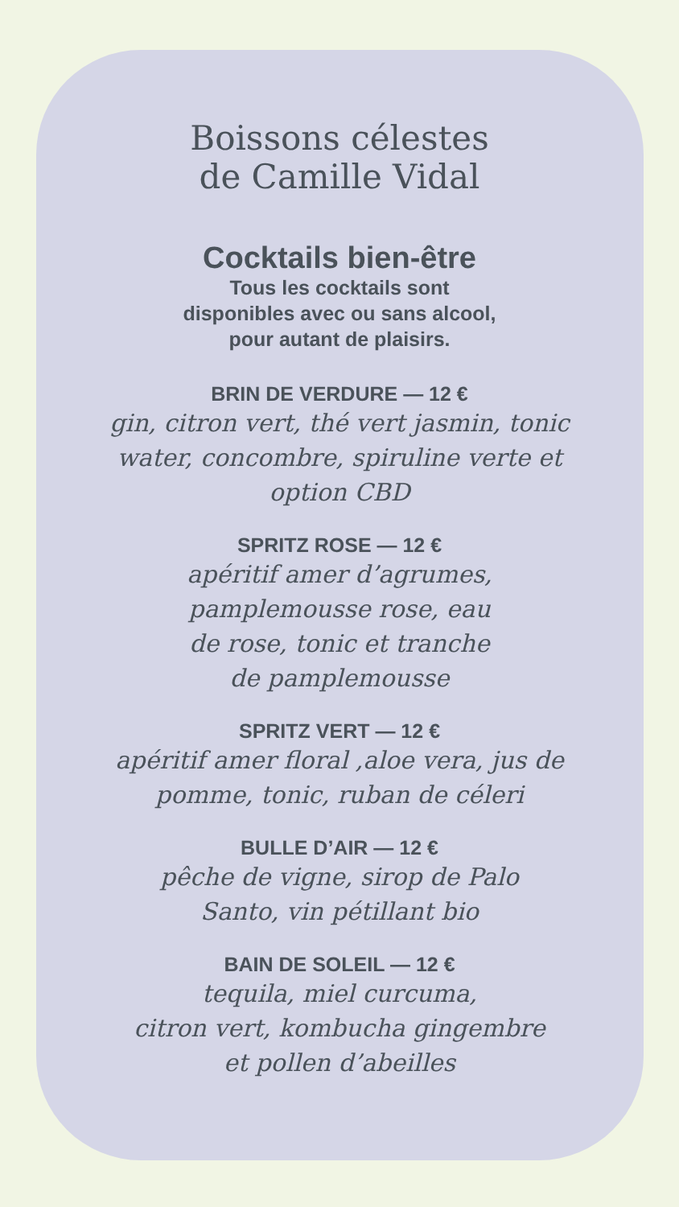Boissons célestes
de Camille Vidal
Cocktails bien-être
Tous les cocktails sont
disponibles avec ou sans alcool,
pour autant de plaisirs.
BRIN DE VERDURE — 12 €
gin, citron vert, thé vert jasmin, tonic water, concombre, spiruline verte et option CBD
SPRITZ ROSE — 12 €
apéritif amer d’agrumes,
pamplemousse rose, eau
de rose, tonic et tranche
de pamplemousse
SPRITZ VERT — 12 €
apéritif amer floral ,aloe vera, jus de pomme, tonic, ruban de céleri
BULLE D’AIR — 12 €
pêche de vigne, sirop de Palo
Santo, vin pétillant bio
BAIN DE SOLEIL — 12 €
tequila, miel curcuma,
citron vert, kombucha gingembre
et pollen d’abeilles